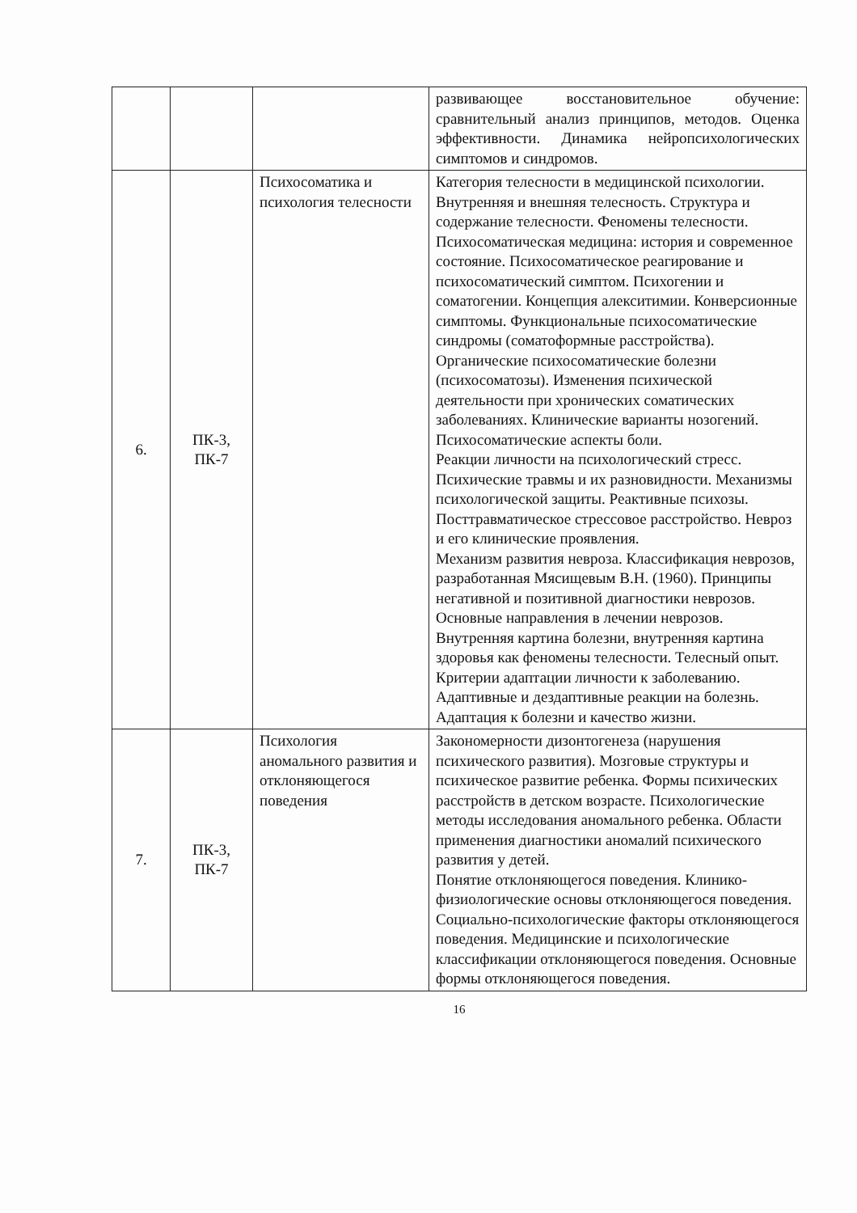| | | | развивающее восстановительное обучение: сравнительный анализ принципов, методов. Оценка эффективности. Динамика нейропсихологических симптомов и синдромов. |
| 6. | ПК-3, ПК-7 | Психосоматика и психология телесности | Категория телесности в медицинской психологии. Внутренняя и внешняя телесность. Структура и содержание телесности. Феномены телесности. Психосоматическая медицина: история и современное состояние. Психосоматическое реагирование и психосоматический симптом. Психогении и соматогении. Концепция алекситимии. Конверсионные симптомы. Функциональные психосоматические синдромы (соматоформные расстройства). Органические психосоматические болезни (психосоматозы). Изменения психической деятельности при хронических соматических заболеваниях. Клинические варианты нозогений. Психосоматические аспекты боли. Реакции личности на психологический стресс. Психические травмы и их разновидности. Механизмы психологической защиты. Реактивные психозы. Посттравматическое стрессовое расстройство. Невроз и его клинические проявления. Механизм развития невроза. Классификация неврозов, разработанная Мясищевым В.Н. (1960). Принципы негативной и позитивной диагностики неврозов. Основные направления в лечении неврозов. Внутренняя картина болезни, внутренняя картина здоровья как феномены телесности. Телесный опыт. Критерии адаптации личности к заболеванию. Адаптивные и дездаптивные реакции на болезнь. Адаптация к болезни и качество жизни. |
| 7. | ПК-3, ПК-7 | Психология аномального развития и отклоняющегося поведения | Закономерности дизонтогенеза (нарушения психического развития). Мозговые структуры и психическое развитие ребенка. Формы психических расстройств в детском возрасте. Психологические методы исследования аномального ребенка. Области применения диагностики аномалий психического развития у детей. Понятие отклоняющегося поведения. Клинико-физиологические основы отклоняющегося поведения. Социально-психологические факторы отклоняющегося поведения. Медицинские и психологические классификации отклоняющегося поведения. Основные формы отклоняющегося поведения. |
16